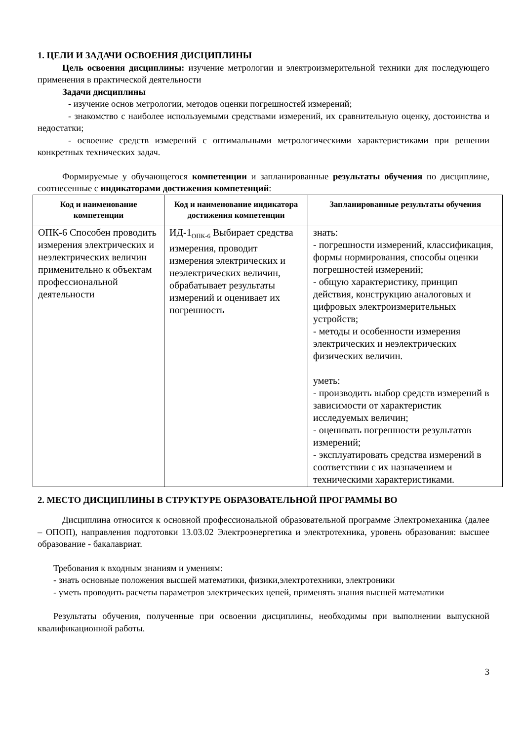1. ЦЕЛИ И ЗАДАЧИ ОСВОЕНИЯ ДИСЦИПЛИНЫ
Цель освоения дисциплины: изучение метрологии и электроизмерительной техники для последующего применения в практической деятельности
Задачи дисциплины
- изучение основ метрологии, методов оценки погрешностей измерений;
- знакомство с наиболее используемыми средствами измерений, их сравнительную оценку, достоинства и недостатки;
- освоение средств измерений с оптимальными метрологическими характеристиками при решении конкретных технических задач.
Формируемые у обучающегося компетенции и запланированные результаты обучения по дисциплине, соотнесенные с индикаторами достижения компетенций:
| Код и наименование компетенции | Код и наименование индикатора достижения компетенции | Запланированные результаты обучения |
| --- | --- | --- |
| ОПК-6 Способен проводить измерения электрических и неэлектрических величин применительно к объектам профессиональной деятельности | ИД-1<sub>ОПК-6</sub> Выбирает средства измерения, проводит измерения электрических и неэлектрических величин, обрабатывает результаты измерений и оценивает их погрешность | знать: - погрешности измерений, классификация, формы нормирования, способы оценки погрешностей измерений; - общую характеристику, принцип действия, конструкцию аналоговых и цифровых электроизмерительных устройств; - методы и особенности измерения электрических и неэлектрических физических величин. уметь: - производить выбор средств измерений в зависимости от характеристик исследуемых величин; - оценивать погрешности результатов измерений; - эксплуатировать средства измерений в соответствии с их назначением и техническими характеристиками. |
2. МЕСТО ДИСЦИПЛИНЫ В СТРУКТУРЕ ОБРАЗОВАТЕЛЬНОЙ ПРОГРАММЫ ВО
Дисциплина относится к основной профессиональной образовательной программе Электромеханика (далее – ОПОП), направления подготовки 13.03.02 Электроэнергетика и электротехника, уровень образования: высшее образование - бакалавриат.
Требования к входным знаниям и умениям:
- знать основные положения высшей математики, физики,электротехники, электроники
- уметь проводить расчеты параметров электрических цепей, применять знания высшей математики
Результаты обучения, полученные при освоении дисциплины, необходимы при выполнении выпускной квалификационной работы.
3